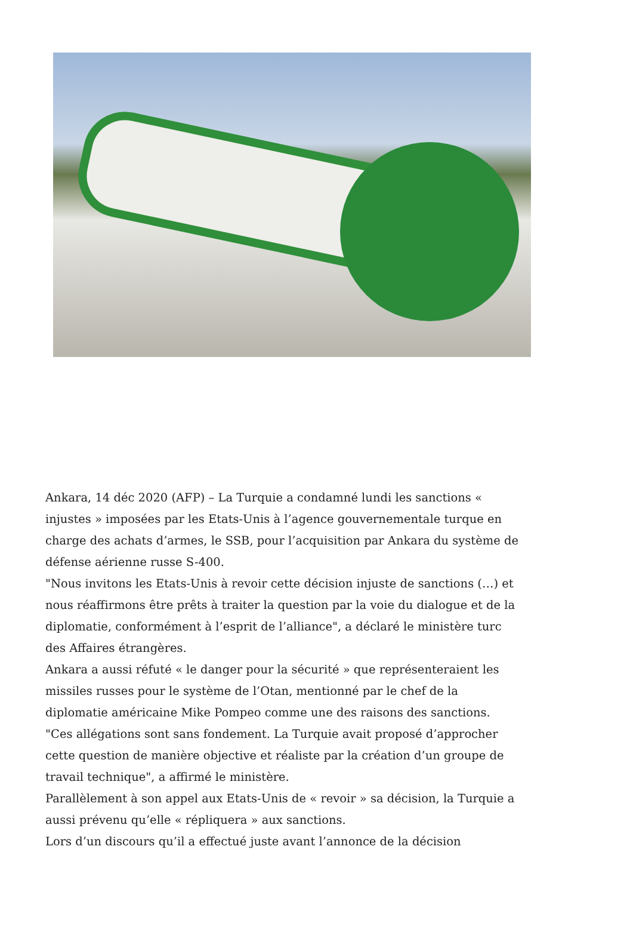Ankara, 14 déc 2020 (AFP) – La Turquie a condamné lundi les sanctions « injustes » imposées par les Etats-Unis à l’agence gouvernementale turque en charge des achats d’armes, le SSB, pour l’acquisition par Ankara du système de défense aérienne russe S-400.
"Nous invitons les Etats-Unis à revoir cette décision injuste de sanctions (…) et nous réaffirmons être prêts à traiter la question par la voie du dialogue et de la diplomatie, conformément à l’esprit de l’alliance", a déclaré le ministère turc des Affaires étrangères.
Ankara a aussi réfuté « le danger pour la sécurité » que représenteraient les missiles russes pour le système de l’Otan, mentionné par le chef de la diplomatie américaine Mike Pompeo comme une des raisons des sanctions.
"Ces allégations sont sans fondement. La Turquie avait proposé d’approcher cette question de manière objective et réaliste par la création d’un groupe de travail technique", a affirmé le ministère.
Parallèlement à son appel aux Etats-Unis de « revoir » sa décision, la Turquie a aussi prévenu qu’elle « répliquera » aux sanctions.
Lors d’un discours qu’il a effectué juste avant l’annonce de la décision